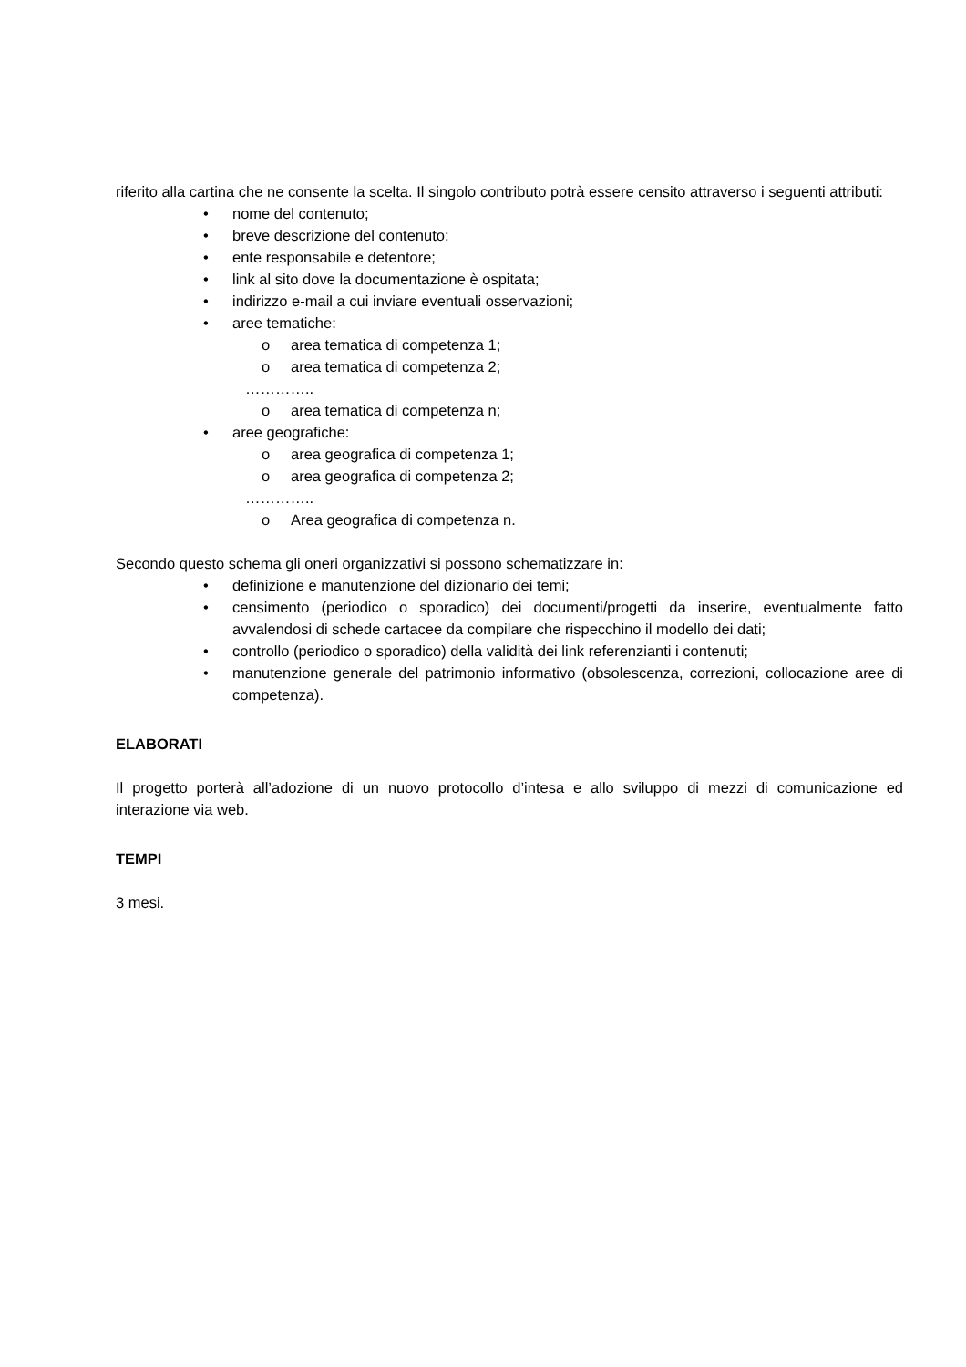riferito alla cartina che ne consente la scelta. Il singolo contributo potrà essere censito attraverso i seguenti attributi:
• nome del contenuto;
• breve descrizione del contenuto;
• ente responsabile e detentore;
• link al sito dove la documentazione è ospitata;
• indirizzo e-mail a cui inviare eventuali osservazioni;
• aree tematiche:
o area tematica di competenza 1;
o area tematica di competenza 2;
…………..
o area tematica di competenza n;
• aree geografiche:
o area geografica di competenza 1;
o area geografica di competenza 2;
…………..
o Area geografica di competenza n.
Secondo questo schema gli oneri organizzativi si possono schematizzare in:
• definizione e manutenzione del dizionario dei temi;
• censimento (periodico o sporadico) dei documenti/progetti da inserire, eventualmente fatto avvalendosi di schede cartacee da compilare che rispecchino il modello dei dati;
• controllo (periodico o sporadico) della validità dei link referenzianti i contenuti;
• manutenzione generale del patrimonio informativo (obsolescenza, correzioni, collocazione aree di competenza).
ELABORATI
Il progetto porterà all’adozione di un nuovo protocollo d’intesa e allo sviluppo di mezzi di comunicazione ed interazione via web.
TEMPI
3 mesi.